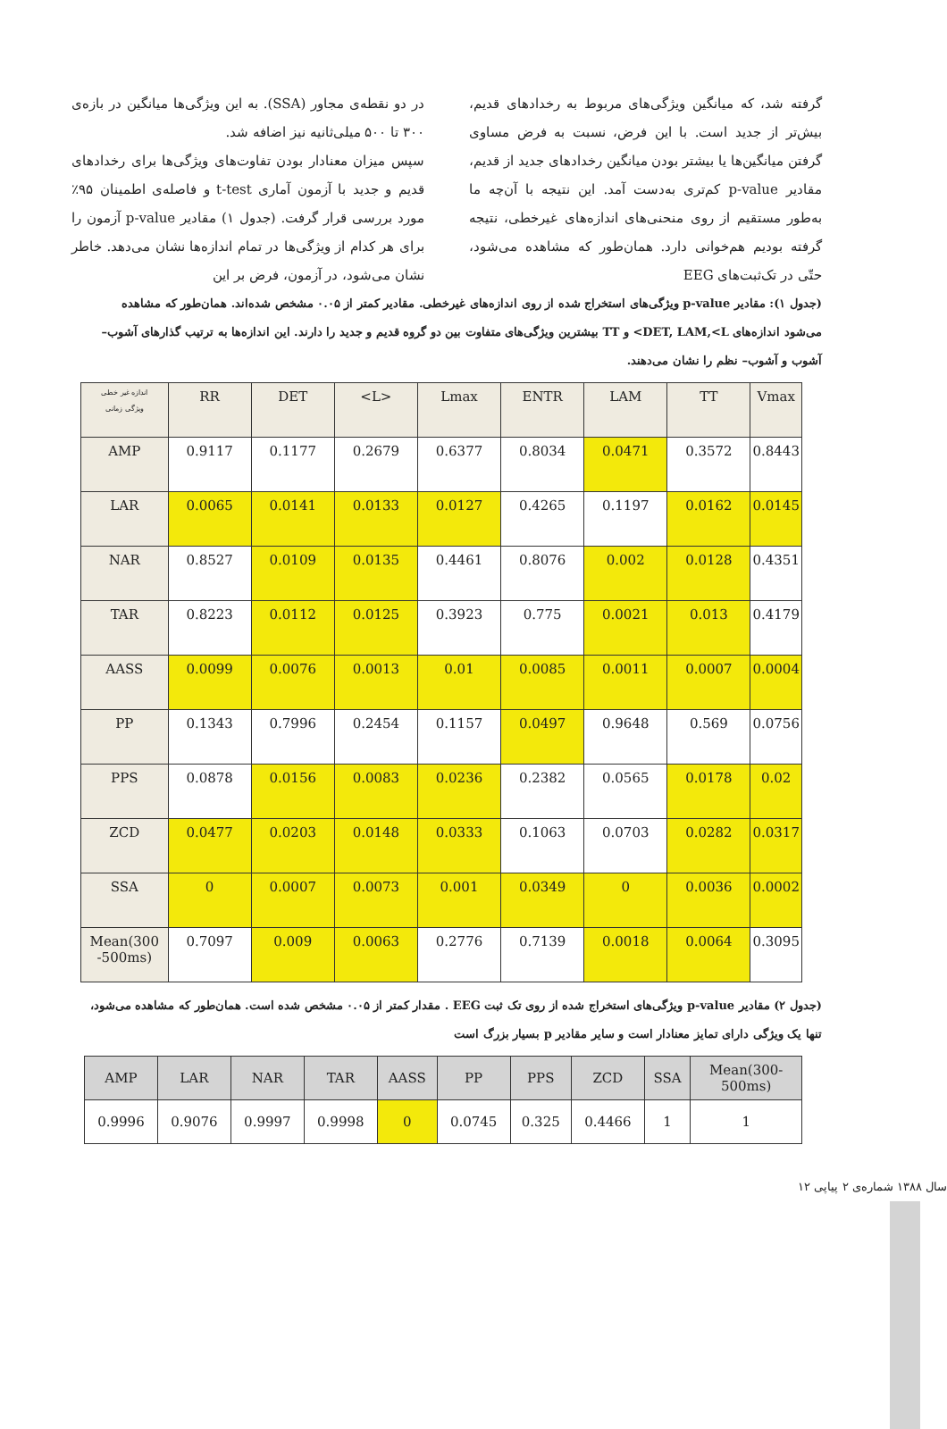در دو نقطه‌ی مجاور (SSA). به این ویژگی‌ها میانگین در بازه‌ی ۳۰۰ تا ۵۰۰ میلی‌ثانیه نیز اضافه شد.
سپس میزان معنادار بودن تفاوت‌های ویژگی‌ها برای رخدادهای قدیم و جدید با آزمون آماری t-test و فاصله‌ی اطمینان ۹۵٪ مورد بررسی قرار گرفت. (جدول ۱) مقادیر p-value آزمون را برای هر کدام از ویژگی‌ها در تمام اندازه‌ها نشان می‌دهد. خاطر نشان می‌شود، در آزمون، فرض بر این
گرفته شد، که میانگین ویژگی‌های مربوط به رخدادهای قدیم، بیش‌تر از جدید است. با این فرض، نسبت به فرض مساوی گرفتن میانگین‌ها یا بیشتر بودن میانگین رخدادهای جدید از قدیم، مقادیر p-value کم‌تری به‌دست آمد. این نتیجه با آن‌چه ما به‌طور مستقیم از روی منحنی‌های اندازه‌های غیرخطی، نتیجه گرفته بودیم هم‌خوانی دارد. همان‌طور که مشاهده می‌شود، حتّی در تک‌ثبت‌های EEG
(جدول ۱): مقادیر p-value ویژگی‌های استخراج شده از روی اندازه‌های غیرخطی. مقادیر کمتر از ۰.۰۵ مشخص شده‌اند. همان‌طور که مشاهده می‌شود اندازه‌های DET, LAM,<L> و TT بیشترین ویژگی‌های متفاوت بین دو گروه قدیم و جدید را دارند. این اندازه‌ها به ترتیب گذارهای آشوب– آشوب و آشوب– نظم را نشان می‌دهند.
| اندازه غیر خطی ویژگی زمانی | RR | DET | <L> | Lmax | ENTR | LAM | TT | Vmax |
| --- | --- | --- | --- | --- | --- | --- | --- | --- |
| AMP | 0.9117 | 0.1177 | 0.2679 | 0.6377 | 0.8034 | 0.0471 | 0.3572 | 0.8443 |
| LAR | 0.0065 | 0.0141 | 0.0133 | 0.0127 | 0.4265 | 0.1197 | 0.0162 | 0.0145 |
| NAR | 0.8527 | 0.0109 | 0.0135 | 0.4461 | 0.8076 | 0.002 | 0.0128 | 0.4351 |
| TAR | 0.8223 | 0.0112 | 0.0125 | 0.3923 | 0.775 | 0.0021 | 0.013 | 0.4179 |
| AASS | 0.0099 | 0.0076 | 0.0013 | 0.01 | 0.0085 | 0.0011 | 0.0007 | 0.0004 |
| PP | 0.1343 | 0.7996 | 0.2454 | 0.1157 | 0.0497 | 0.9648 | 0.569 | 0.0756 |
| PPS | 0.0878 | 0.0156 | 0.0083 | 0.0236 | 0.2382 | 0.0565 | 0.0178 | 0.02 |
| ZCD | 0.0477 | 0.0203 | 0.0148 | 0.0333 | 0.1063 | 0.0703 | 0.0282 | 0.0317 |
| SSA | 0 | 0.0007 | 0.0073 | 0.001 | 0.0349 | 0 | 0.0036 | 0.0002 |
| Mean(300 -500ms) | 0.7097 | 0.009 | 0.0063 | 0.2776 | 0.7139 | 0.0018 | 0.0064 | 0.3095 |
(جدول ۲) مقادیر p-value ویژگی‌های استخراج شده از روی تک ثبت EEG . مقدار کمتر از ۰.۰۵ مشخص شده است. همان‌طور که مشاهده می‌شود، تنها یک ویژگی دارای تمایز معنادار است و سایر مقادیر p بسیار بزرگ است
| AMP | LAR | NAR | TAR | AASS | PP | PPS | ZCD | SSA | Mean(300- 500ms) |
| --- | --- | --- | --- | --- | --- | --- | --- | --- | --- |
| 0.9996 | 0.9076 | 0.9997 | 0.9998 | 0 | 0.0745 | 0.325 | 0.4466 | 1 | 1 |
سال ۱۳۸۸ شماره‌ی ۲ پیاپی ۱۲